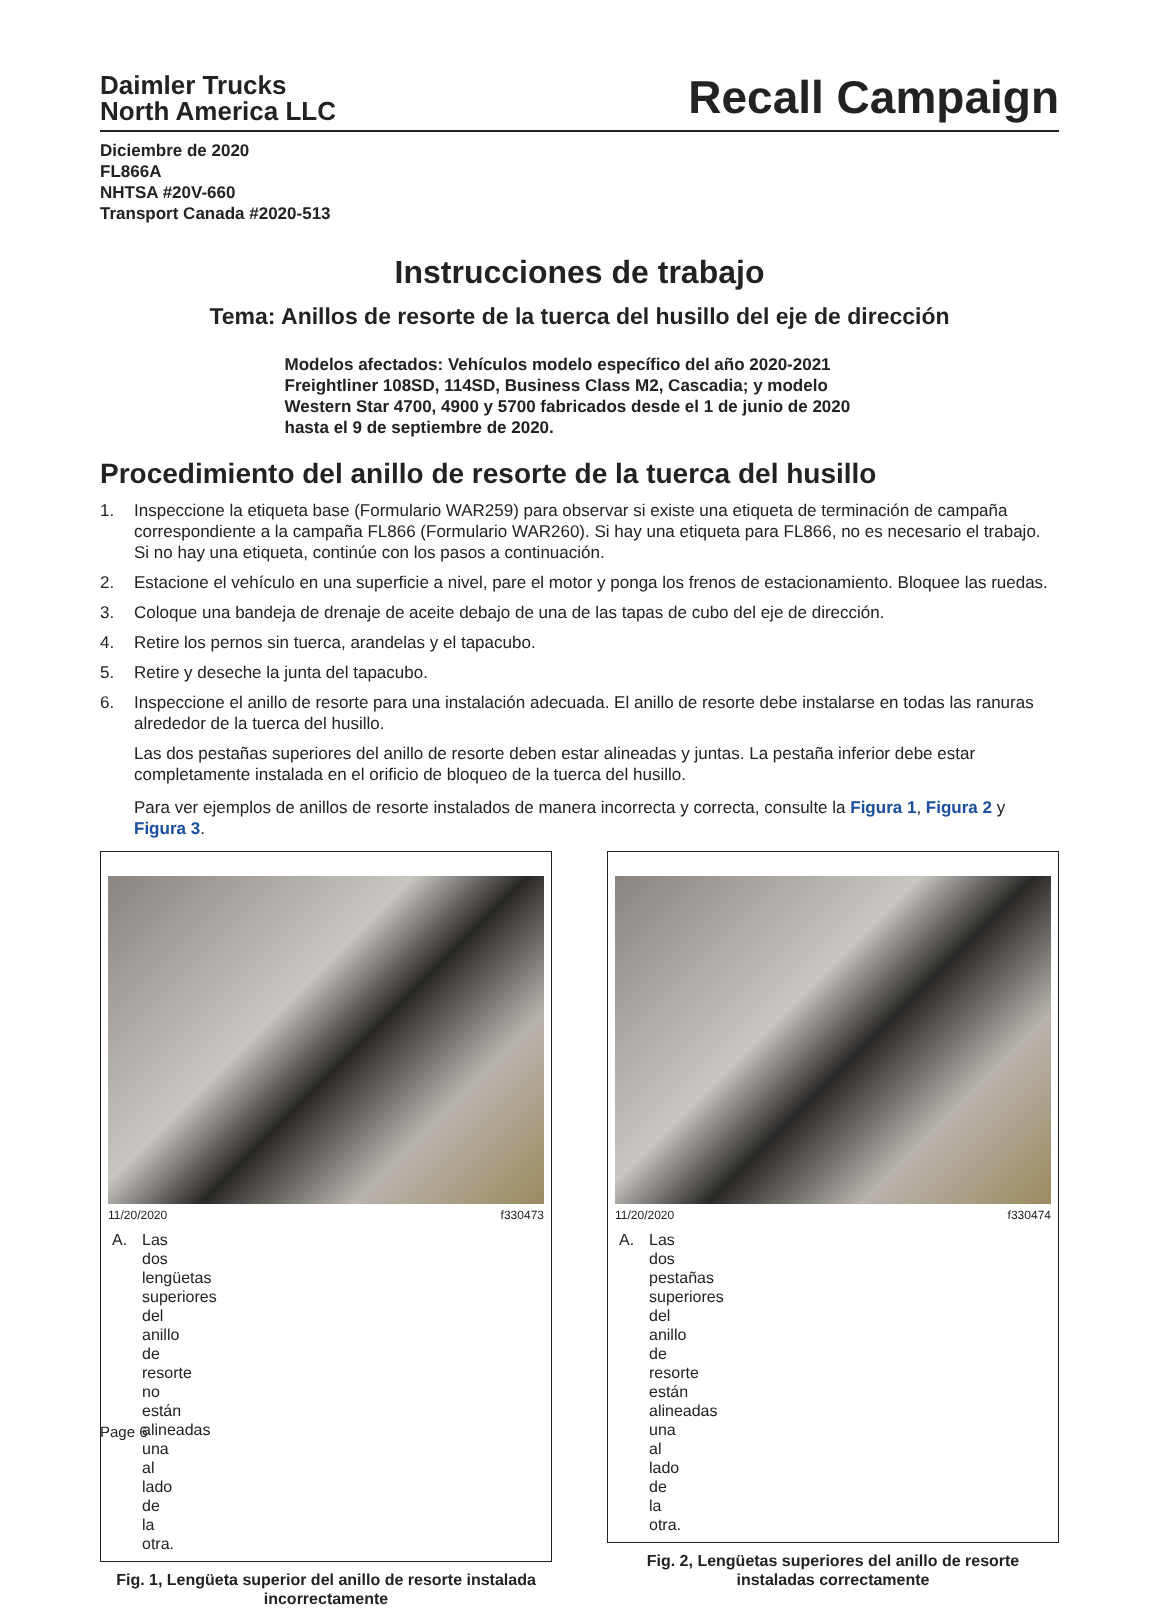Daimler Trucks
North America LLC
Recall Campaign
Diciembre de 2020
FL866A
NHTSA #20V-660
Transport Canada #2020-513
Instrucciones de trabajo
Tema: Anillos de resorte de la tuerca del husillo del eje de dirección
Modelos afectados: Vehículos modelo específico del año 2020-2021 Freightliner 108SD, 114SD, Business Class M2, Cascadia; y modelo Western Star 4700, 4900 y 5700 fabricados desde el 1 de junio de 2020 hasta el 9 de septiembre de 2020.
Procedimiento del anillo de resorte de la tuerca del husillo
1. Inspeccione la etiqueta base (Formulario WAR259) para observar si existe una etiqueta de terminación de campaña correspondiente a la campaña FL866 (Formulario WAR260). Si hay una etiqueta para FL866, no es necesario el trabajo. Si no hay una etiqueta, continúe con los pasos a continuación.
2. Estacione el vehículo en una superficie a nivel, pare el motor y ponga los frenos de estacionamiento. Bloquee las ruedas.
3. Coloque una bandeja de drenaje de aceite debajo de una de las tapas de cubo del eje de dirección.
4. Retire los pernos sin tuerca, arandelas y el tapacubo.
5. Retire y deseche la junta del tapacubo.
6. Inspeccione el anillo de resorte para una instalación adecuada. El anillo de resorte debe instalarse en todas las ranuras alrededor de la tuerca del husillo.
Las dos pestañas superiores del anillo de resorte deben estar alineadas y juntas. La pestaña inferior debe estar completamente instalada en el orificio de bloqueo de la tuerca del husillo.
Para ver ejemplos de anillos de resorte instalados de manera incorrecta y correcta, consulte la Figura 1, Figura 2 y Figura 3.
11/20/2020 f330473
A. Las dos lengüetas superiores del anillo de resorte no están alineadas una al lado de la otra.
Fig. 1, Lengüeta superior del anillo de resorte instalada incorrectamente
11/20/2020 f330474
A. Las dos pestañas superiores del anillo de resorte están alineadas una al lado de la otra.
Fig. 2, Lengüetas superiores del anillo de resorte instaladas correctamente
Page 6